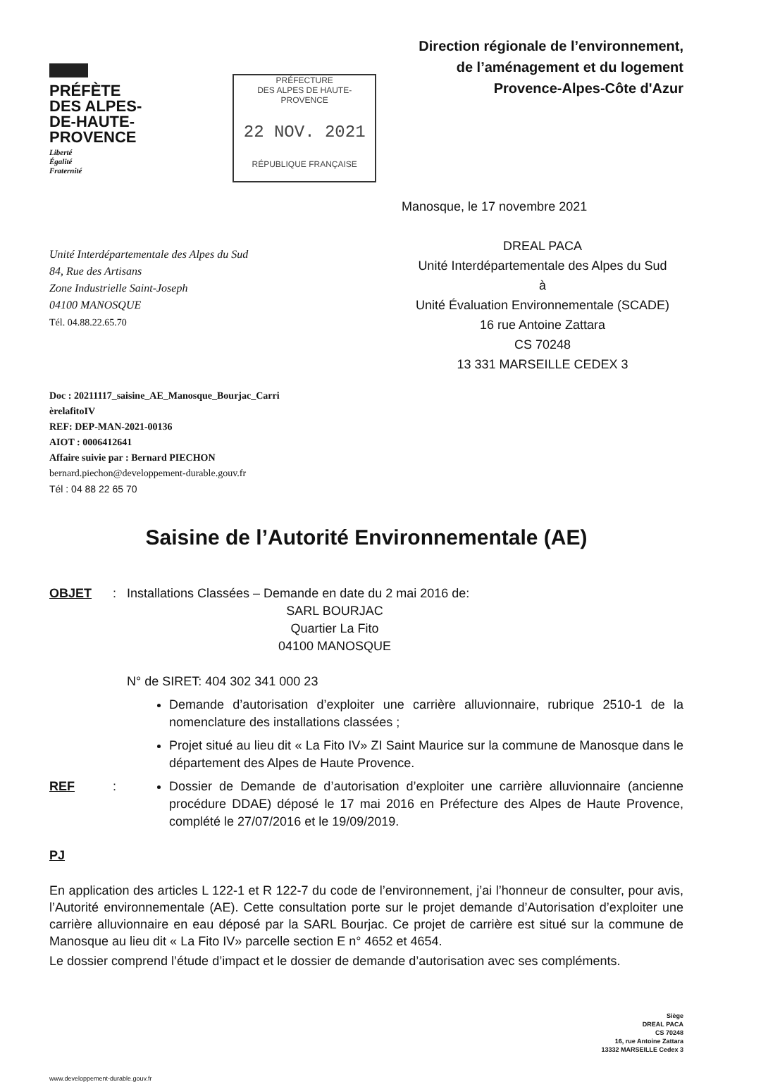PRÉFÈTE
DES ALPES-
DE-HAUTE-
PROVENCE
Liberté
Égalité
Fraternité
PRÉFECTURE
DES ALPES DE HAUTE-PROVENCE
22 NOV. 2021
RÉPUBLIQUE FRANÇAISE
Direction régionale de l’environnement,
de l’aménagement et du logement
Provence-Alpes-Côte d'Azur
Unité Interdépartementale des Alpes du Sud
84, Rue des Artisans
Zone Industrielle Saint-Joseph
04100 MANOSQUE
Tél. 04.88.22.65.70
Manosque, le 17 novembre 2021
DREAL PACA
Unité Interdépartementale des Alpes du Sud
à
Unité Évaluation Environnementale (SCADE)
16 rue Antoine Zattara
CS 70248
13 331 MARSEILLE CEDEX 3
Doc : 20211117_saisine_AE_Manosque_Bourjac_Carri
èrelafitoIV
REF: DEP-MAN-2021-00136
AIOT : 0006412641
Affaire suivie par : Bernard PIECHON
bernard.piechon@developpement-durable.gouv.fr
Tél : 04 88 22 65 70
Saisine de l’Autorité Environnementale (AE)
OBJET : Installations Classées – Demande en date du 2 mai 2016 de:
SARL BOURJAC
Quartier La Fito
04100 MANOSQUE
N° de SIRET: 404 302 341 000 23
Demande d’autorisation d’exploiter une carrière alluvionnaire, rubrique 2510-1 de la nomenclature des installations classées ;
Projet situé au lieu dit « La Fito IV» ZI Saint Maurice sur la commune de Manosque dans le département des Alpes de Haute Provence.
REF : Dossier de Demande de d’autorisation d’exploiter une carrière alluvionnaire (ancienne procédure DDAE) déposé le 17 mai 2016 en Préfecture des Alpes de Haute Provence, complété le 27/07/2016 et le 19/09/2019.
PJ
En application des articles L 122-1 et R 122-7 du code de l’environnement, j’ai l’honneur de consulter, pour avis, l’Autorité environnementale (AE). Cette consultation porte sur le projet demande d’Autorisation d’exploiter une carrière alluvionnaire en eau déposé par la SARL Bourjac. Ce projet de carrière est situé sur la commune de Manosque au lieu dit « La Fito IV» parcelle section E n° 4652 et 4654.
Le dossier comprend l’étude d’impact et le dossier de demande d’autorisation avec ses compléments.
Siège
DREAL PACA
CS 70248
16, rue Antoine Zattara
13332 MARSEILLE Cedex 3
www.developpement-durable.gouv.fr